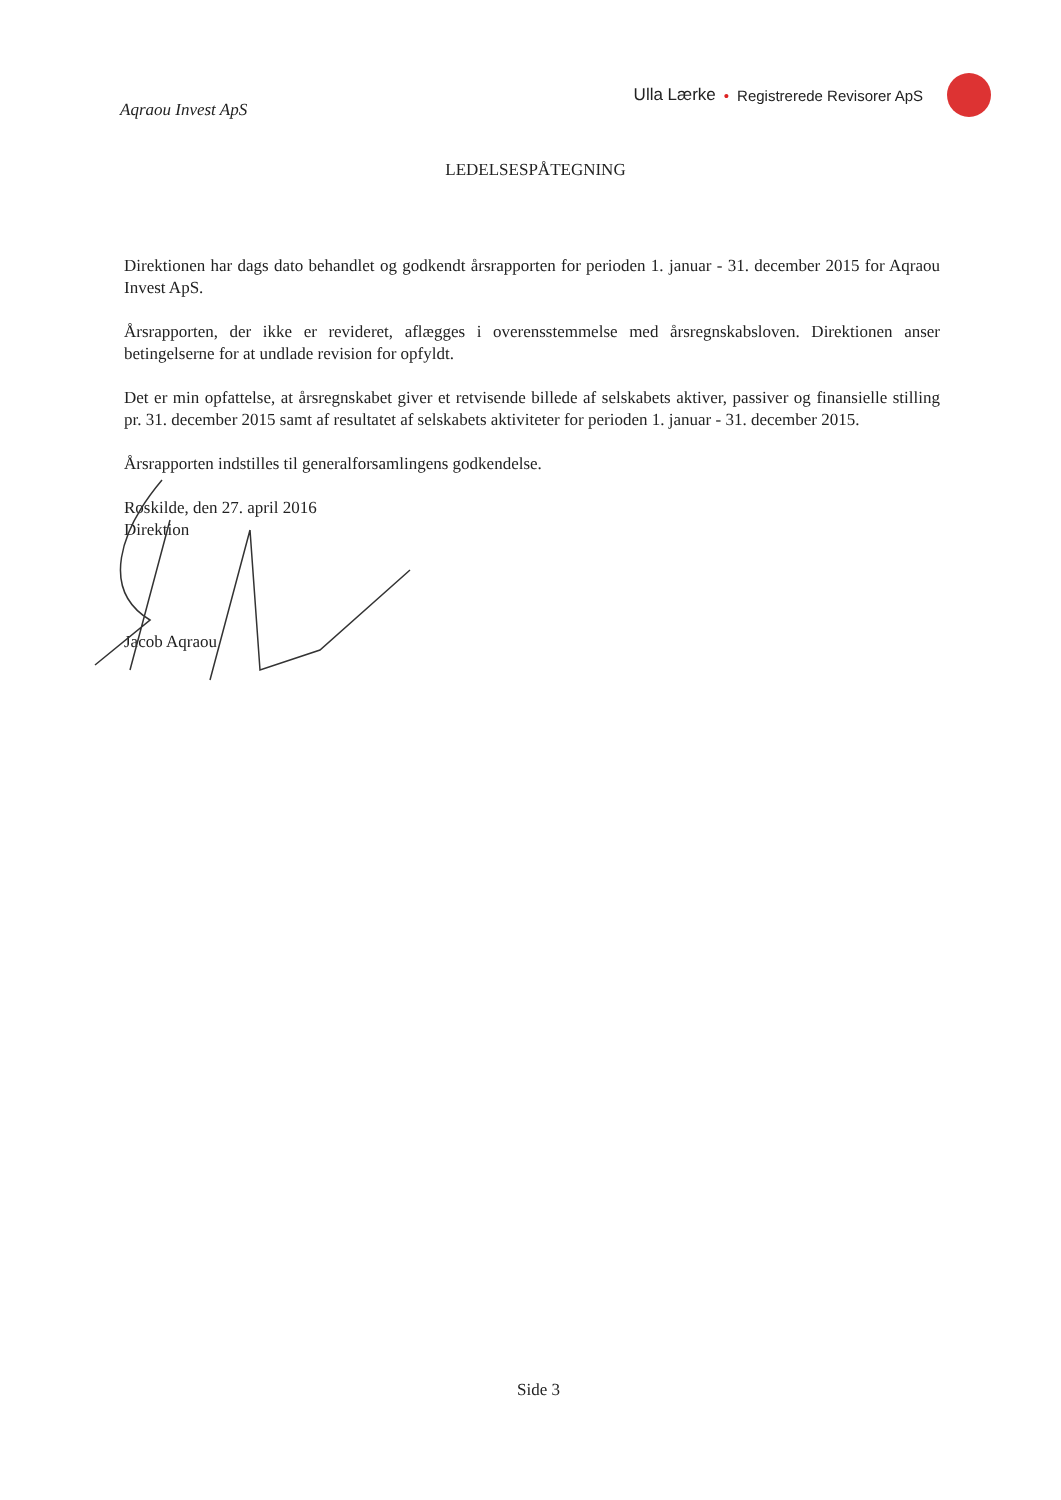Aqraou Invest ApS
Ulla Lærke • Registrerede Revisorer ApS
LEDELSESPÅTEGNING
Direktionen har dags dato behandlet og godkendt årsrapporten for perioden 1. januar - 31. december 2015 for Aqraou Invest ApS.
Årsrapporten, der ikke er revideret, aflægges i overensstemmelse med årsregnskabsloven. Direktionen anser betingelserne for at undlade revision for opfyldt.
Det er min opfattelse, at årsregnskabet giver et retvisende billede af selskabets aktiver, passiver og finansielle stilling pr. 31. december 2015 samt af resultatet af selskabets aktiviteter for perioden 1. januar - 31. december 2015.
Årsrapporten indstilles til generalforsamlingens godkendelse.
Roskilde, den 27. april 2016
Direktion
Jacob Aqraou
Side 3